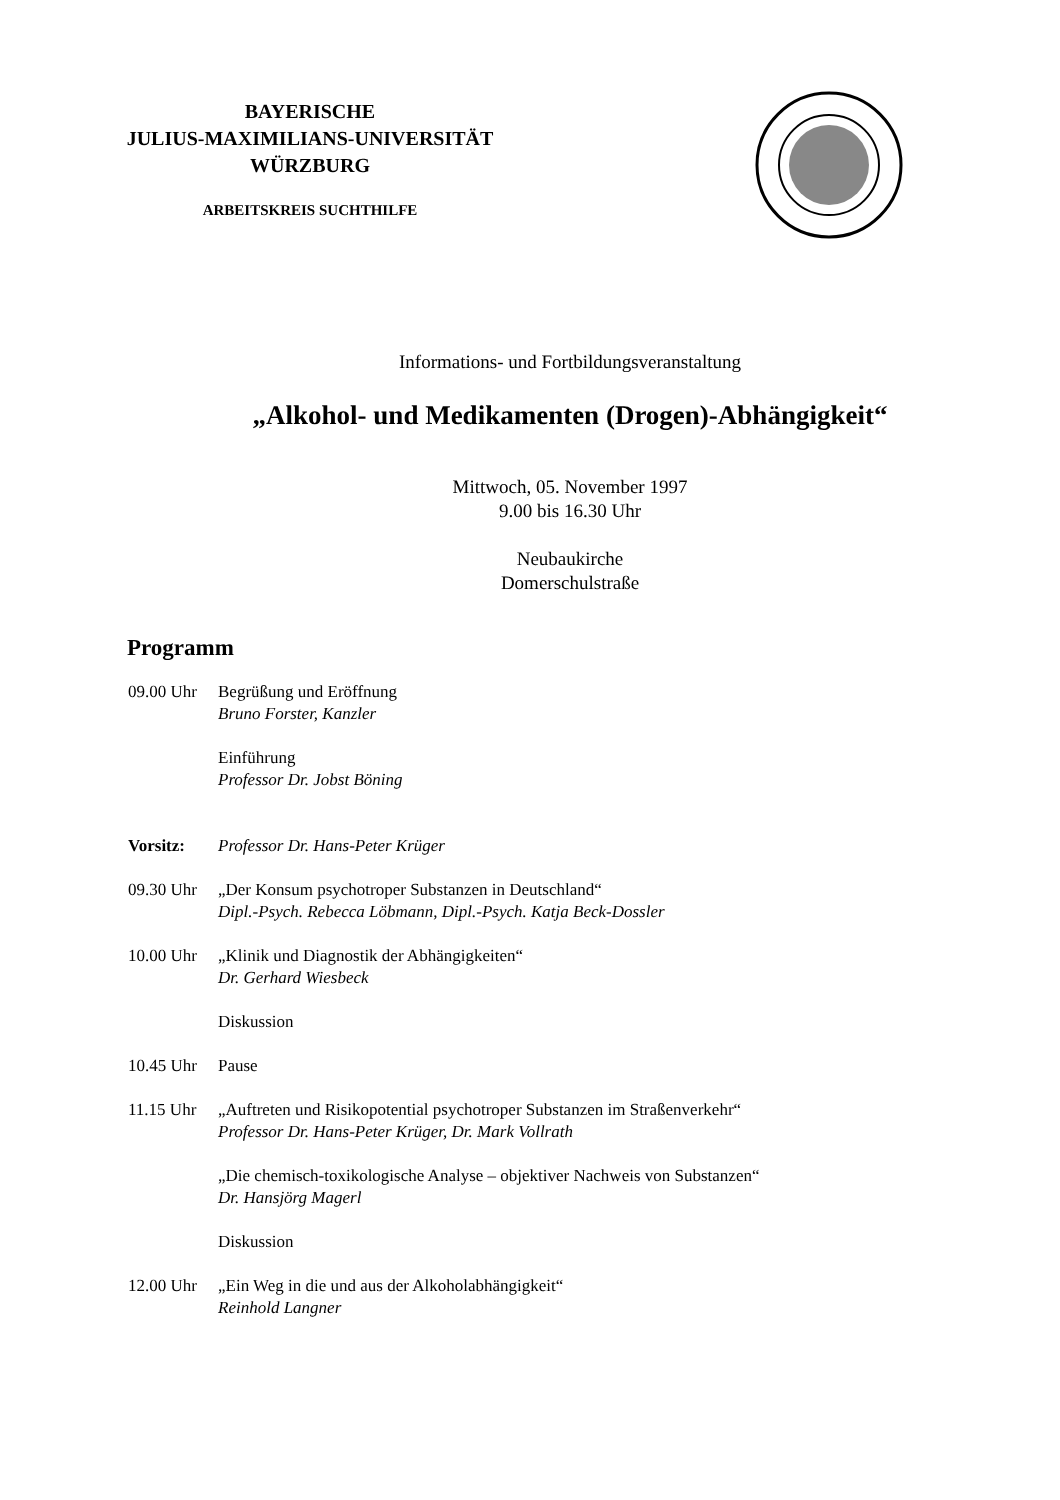BAYERISCHE
JULIUS-MAXIMILIANS-UNIVERSITÄT
WÜRZBURG
ARBEITSKREIS SUCHTHILFE
Informations- und Fortbildungsveranstaltung
„Alkohol- und Medikamenten (Drogen)-Abhängigkeit“
Mittwoch, 05. November 1997
9.00 bis 16.30 Uhr
Neubaukirche
Domerschulstraße
Programm
| 09.00 Uhr | Begrüßung und Eröffnung Bruno Forster, Kanzler |
| | Einführung Professor Dr. Jobst Böning |
| Vorsitz: | Professor Dr. Hans-Peter Krüger |
| 09.30 Uhr | „Der Konsum psychotroper Substanzen in Deutschland“ Dipl.-Psych. Rebecca Löbmann, Dipl.-Psych. Katja Beck-Dossler |
| 10.00 Uhr | „Klinik und Diagnostik der Abhängigkeiten“ Dr. Gerhard Wiesbeck |
| | Diskussion |
| 10.45 Uhr | Pause |
| 11.15 Uhr | „Auftreten und Risikopotential psychotroper Substanzen im Straßenverkehr“ Professor Dr. Hans-Peter Krüger, Dr. Mark Vollrath |
| | „Die chemisch-toxikologische Analyse – objektiver Nachweis von Substanzen“ Dr. Hansjörg Magerl |
| | Diskussion |
| 12.00 Uhr | „Ein Weg in die und aus der Alkoholabhängigkeit“ Reinhold Langner |